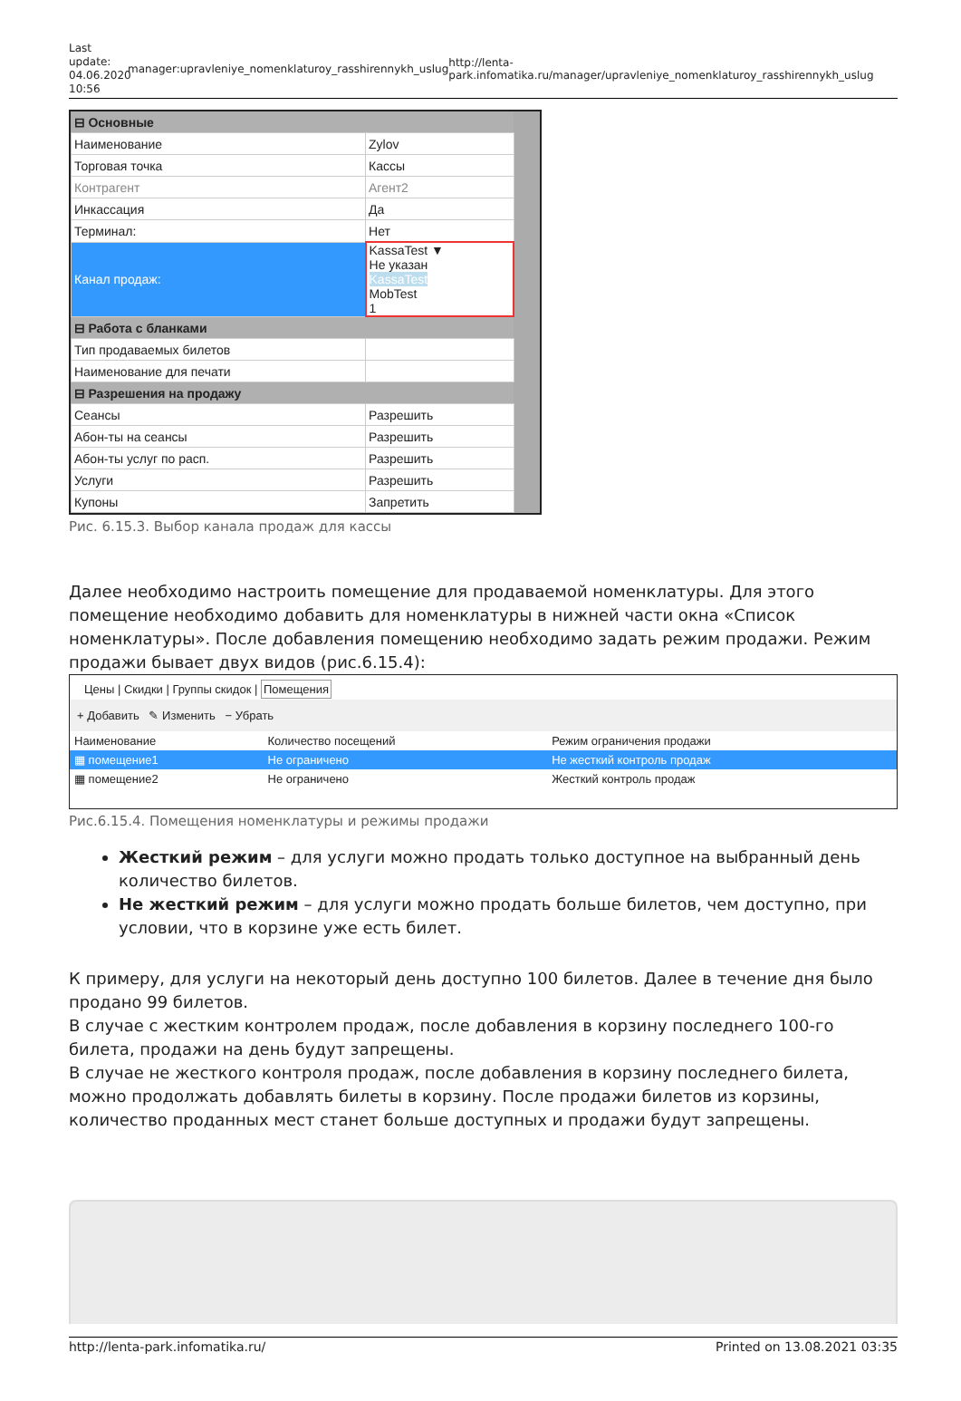Last update: 04.06.2020 10:56
manager:upravleniye_nomenklaturoy_rasshirennykh_uslug
http://lenta-park.infomatika.ru/manager/upravleniye_nomenklaturoy_rasshirennykh_uslug
| ⊟ Основные | |
| Наименование | Zylov |
| Торговая точка | Кассы |
| Контрагент | Агент2 |
| Инкассация | Да |
| Терминал: | Нет |
| Канал продаж: | KassaTest ▼ Не указан KassaTest MobTest 1 |
| ⊟ Работа с бланками | |
| Тип продаваемых билетов | |
| Наименование для печати | |
| ⊟ Разрешения на продажу | |
| Сеансы | Разрешить |
| Абон-ты на сеансы | Разрешить |
| Абон-ты услуг по расп. | Разрешить |
| Услуги | Разрешить |
| Купоны | Запретить |
Рис. 6.15.3. Выбор канала продаж для кассы
Далее необходимо настроить помещение для продаваемой номенклатуры. Для этого помещение необходимо добавить для номенклатуры в нижней части окна «Список номенклатуры». После добавления помещению необходимо задать режим продажи. Режим продажи бывает двух видов (рис.6.15.4):
Цены | Скидки | Группы скидок | Помещения
+ Добавить ✎ Изменить − Убрать
| Наименование | Количество посещений | Режим ограничения продажи |
| --- | --- | --- |
| ▦ помещение1 | Не ограничено | Не жесткий контроль продаж |
| ▦ помещение2 | Не ограничено | Жесткий контроль продаж |
Рис.6.15.4. Помещения номенклатуры и режимы продажи
Жесткий режим – для услуги можно продать только доступное на выбранный день количество билетов.
Не жесткий режим – для услуги можно продать больше билетов, чем доступно, при условии, что в корзине уже есть билет.
К примеру, для услуги на некоторый день доступно 100 билетов. Далее в течение дня было продано 99 билетов.
В случае с жестким контролем продаж, после добавления в корзину последнего 100-го билета, продажи на день будут запрещены.
В случае не жесткого контроля продаж, после добавления в корзину последнего билета, можно продолжать добавлять билеты в корзину. После продажи билетов из корзины, количество проданных мест станет больше доступных и продажи будут запрещены.
http://lenta-park.infomatika.ru/ Printed on 13.08.2021 03:35